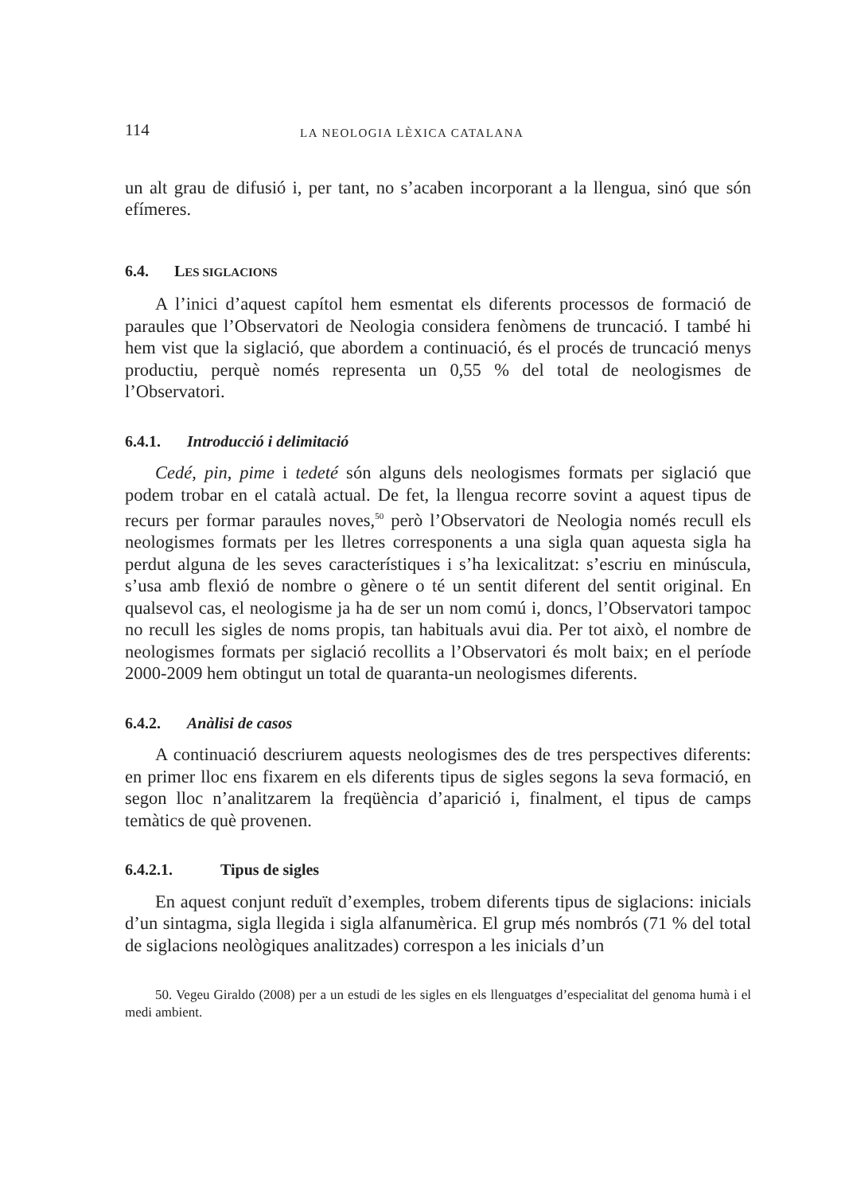114 LA NEOLOGIA LÈXICA CATALANA
un alt grau de difusió i, per tant, no s’acaben incorporant a la llengua, sinó que són efímeres.
6.4. LES SIGLACIONS
A l’inici d’aquest capítol hem esmentat els diferents processos de formació de paraules que l’Observatori de Neologia considera fenòmens de truncació. I també hi hem vist que la siglació, que abordem a continuació, és el procés de truncació menys productiu, perquè només representa un 0,55 % del total de neologismes de l’Observatori.
6.4.1. Introducció i delimitació
Cedé, pin, pime i tedeté són alguns dels neologismes formats per siglació que podem trobar en el català actual. De fet, la llengua recorre sovint a aquest tipus de recurs per formar paraules noves,<sup>50</sup> però l’Observatori de Neologia només recull els neologismes formats per les lletres corresponents a una sigla quan aquesta sigla ha perdut alguna de les seves característiques i s’ha lexicalitzat: s’escriu en minúscula, s’usa amb flexió de nombre o gènere o té un sentit diferent del sentit original. En qualsevol cas, el neologisme ja ha de ser un nom comú i, doncs, l’Observatori tampoc no recull les sigles de noms propis, tan habituals avui dia. Per tot això, el nombre de neologismes formats per siglació recollits a l’Observatori és molt baix; en el període 2000-2009 hem obtingut un total de quaranta-un neologismes diferents.
6.4.2. Anàlisi de casos
A continuació descriurem aquests neologismes des de tres perspectives diferents: en primer lloc ens fixarem en els diferents tipus de sigles segons la seva formació, en segon lloc n’analitzarem la freqüència d’aparició i, finalment, el tipus de camps temàtics de què provenen.
6.4.2.1. Tipus de sigles
En aquest conjunt reduït d’exemples, trobem diferents tipus de siglacions: inicials d’un sintagma, sigla llegida i sigla alfanumèrica. El grup més nombrós (71 % del total de siglacions neològiques analitzades) correspon a les inicials d’un
50. Vegeu Giraldo (2008) per a un estudi de les sigles en els llenguatges d’especialitat del genoma humà i el medi ambient.